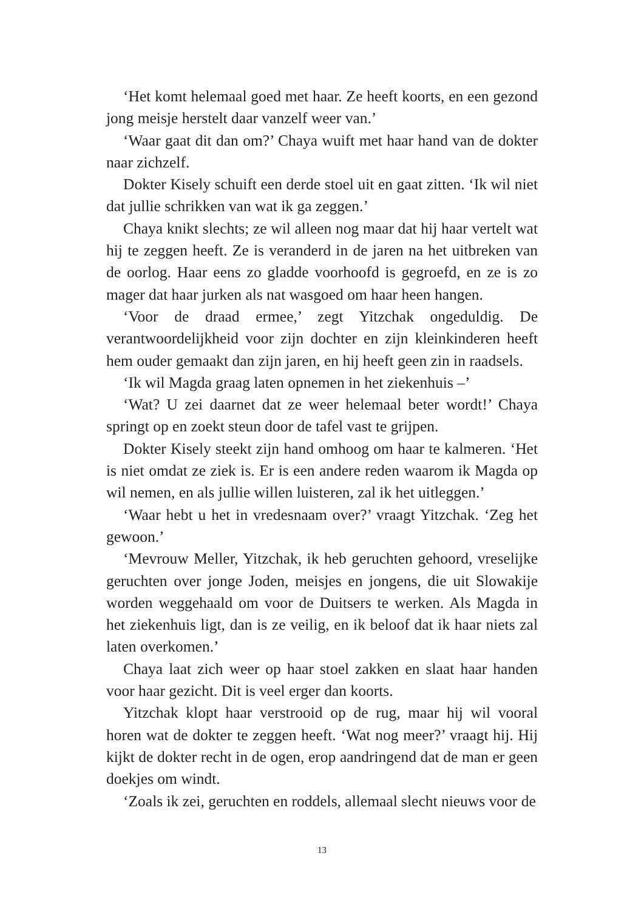‘Het komt helemaal goed met haar. Ze heeft koorts, en een gezond jong meisje herstelt daar vanzelf weer van.’
‘Waar gaat dit dan om?’ Chaya wuift met haar hand van de dokter naar zichzelf.
Dokter Kisely schuift een derde stoel uit en gaat zitten. ‘Ik wil niet dat jullie schrikken van wat ik ga zeggen.’
Chaya knikt slechts; ze wil alleen nog maar dat hij haar vertelt wat hij te zeggen heeft. Ze is veranderd in de jaren na het uitbreken van de oorlog. Haar eens zo gladde voorhoofd is gegroefd, en ze is zo mager dat haar jurken als nat wasgoed om haar heen hangen.
‘Voor de draad ermee,’ zegt Yitzchak ongeduldig. De verantwoordelijkheid voor zijn dochter en zijn kleinkinderen heeft hem ouder gemaakt dan zijn jaren, en hij heeft geen zin in raadsels.
‘Ik wil Magda graag laten opnemen in het ziekenhuis –’
‘Wat? U zei daarnet dat ze weer helemaal beter wordt!’ Chaya springt op en zoekt steun door de tafel vast te grijpen.
Dokter Kisely steekt zijn hand omhoog om haar te kalmeren. ‘Het is niet omdat ze ziek is. Er is een andere reden waarom ik Magda op wil nemen, en als jullie willen luisteren, zal ik het uitleggen.’
‘Waar hebt u het in vredesnaam over?’ vraagt Yitzchak. ‘Zeg het gewoon.’
‘Mevrouw Meller, Yitzchak, ik heb geruchten gehoord, vreselijke geruchten over jonge Joden, meisjes en jongens, die uit Slowakije worden weggehaald om voor de Duitsers te werken. Als Magda in het ziekenhuis ligt, dan is ze veilig, en ik beloof dat ik haar niets zal laten overkomen.’
Chaya laat zich weer op haar stoel zakken en slaat haar handen voor haar gezicht. Dit is veel erger dan koorts.
Yitzchak klopt haar verstrooid op de rug, maar hij wil vooral horen wat de dokter te zeggen heeft. ‘Wat nog meer?’ vraagt hij. Hij kijkt de dokter recht in de ogen, erop aandringend dat de man er geen doekjes om windt.
‘Zoals ik zei, geruchten en roddels, allemaal slecht nieuws voor de
13